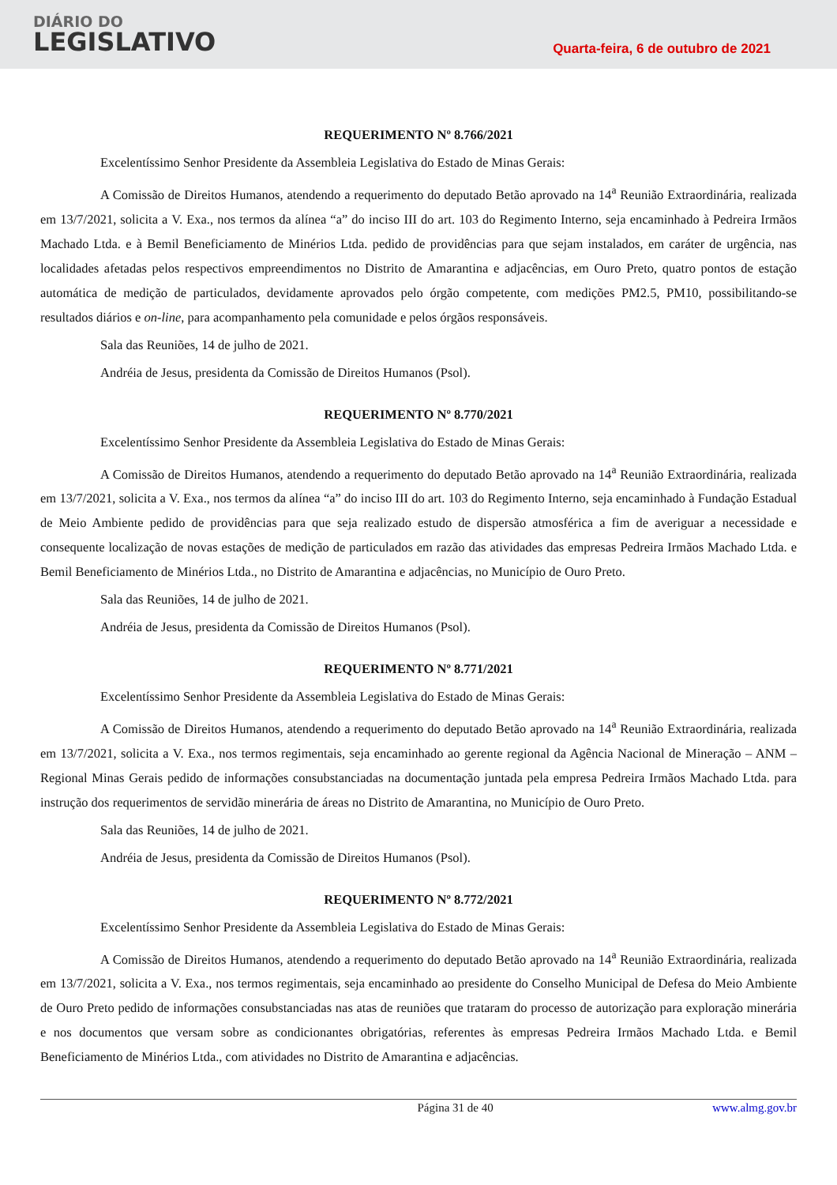DIÁRIO DO
LEGISLATIVO
Quarta-feira, 6 de outubro de 2021
REQUERIMENTO Nº 8.766/2021
Excelentíssimo Senhor Presidente da Assembleia Legislativa do Estado de Minas Gerais:
A Comissão de Direitos Humanos, atendendo a requerimento do deputado Betão aprovado na 14<sup>a</sup> Reunião Extraordinária, realizada em 13/7/2021, solicita a V. Exa., nos termos da alínea “a” do inciso III do art. 103 do Regimento Interno, seja encaminhado à Pedreira Irmãos Machado Ltda. e à Bemil Beneficiamento de Minérios Ltda. pedido de providências para que sejam instalados, em caráter de urgência, nas localidades afetadas pelos respectivos empreendimentos no Distrito de Amarantina e adjacências, em Ouro Preto, quatro pontos de estação automática de medição de particulados, devidamente aprovados pelo órgão competente, com medições PM2.5, PM10, possibilitando-se resultados diários e on-line, para acompanhamento pela comunidade e pelos órgãos responsáveis.
Sala das Reuniões, 14 de julho de 2021.
Andréia de Jesus, presidenta da Comissão de Direitos Humanos (Psol).
REQUERIMENTO Nº 8.770/2021
Excelentíssimo Senhor Presidente da Assembleia Legislativa do Estado de Minas Gerais:
A Comissão de Direitos Humanos, atendendo a requerimento do deputado Betão aprovado na 14<sup>a</sup> Reunião Extraordinária, realizada em 13/7/2021, solicita a V. Exa., nos termos da alínea “a” do inciso III do art. 103 do Regimento Interno, seja encaminhado à Fundação Estadual de Meio Ambiente pedido de providências para que seja realizado estudo de dispersão atmosférica a fim de averiguar a necessidade e consequente localização de novas estações de medição de particulados em razão das atividades das empresas Pedreira Irmãos Machado Ltda. e Bemil Beneficiamento de Minérios Ltda., no Distrito de Amarantina e adjacências, no Município de Ouro Preto.
Sala das Reuniões, 14 de julho de 2021.
Andréia de Jesus, presidenta da Comissão de Direitos Humanos (Psol).
REQUERIMENTO Nº 8.771/2021
Excelentíssimo Senhor Presidente da Assembleia Legislativa do Estado de Minas Gerais:
A Comissão de Direitos Humanos, atendendo a requerimento do deputado Betão aprovado na 14<sup>a</sup> Reunião Extraordinária, realizada em 13/7/2021, solicita a V. Exa., nos termos regimentais, seja encaminhado ao gerente regional da Agência Nacional de Mineração – ANM – Regional Minas Gerais pedido de informações consubstanciadas na documentação juntada pela empresa Pedreira Irmãos Machado Ltda. para instrução dos requerimentos de servidão minerária de áreas no Distrito de Amarantina, no Município de Ouro Preto.
Sala das Reuniões, 14 de julho de 2021.
Andréia de Jesus, presidenta da Comissão de Direitos Humanos (Psol).
REQUERIMENTO Nº 8.772/2021
Excelentíssimo Senhor Presidente da Assembleia Legislativa do Estado de Minas Gerais:
A Comissão de Direitos Humanos, atendendo a requerimento do deputado Betão aprovado na 14<sup>a</sup> Reunião Extraordinária, realizada em 13/7/2021, solicita a V. Exa., nos termos regimentais, seja encaminhado ao presidente do Conselho Municipal de Defesa do Meio Ambiente de Ouro Preto pedido de informações consubstanciadas nas atas de reuniões que trataram do processo de autorização para exploração minerária e nos documentos que versam sobre as condicionantes obrigatórias, referentes às empresas Pedreira Irmãos Machado Ltda. e Bemil Beneficiamento de Minérios Ltda., com atividades no Distrito de Amarantina e adjacências.
Página 31 de 40 www.almg.gov.br